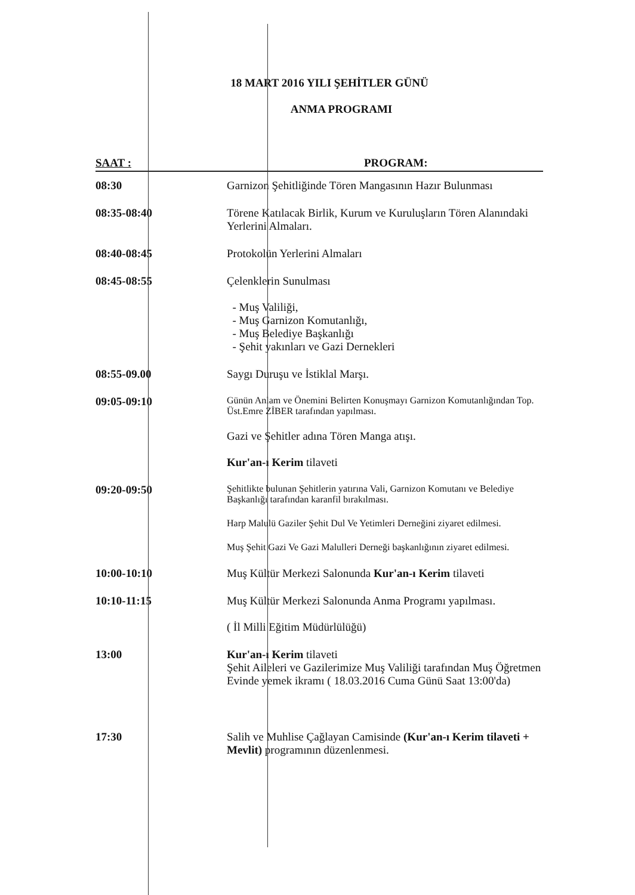18 MART 2016 YILI ŞEHİTLER GÜNÜ
ANMA PROGRAMI
| SAAT : | PROGRAM: |
| --- | --- |
| 08:30 | Garnizon Şehitliğinde Tören Mangasının Hazır Bulunması |
| 08:35-08:40 | Törene Katılacak Birlik, Kurum ve Kuruluşların Tören Alanındaki Yerlerini Almaları. |
| 08:40-08:45 | Protokolün Yerlerini Almaları |
| 08:45-08:55 | Çelenklerin Sunulması - Muş Valiliği, - Muş Garnizon Komutanlığı, - Muş Belediye Başkanlığı - Şehit yakınları ve Gazi Dernekleri |
| 08:55-09.00 | Saygı Duruşu ve İstiklal Marşı. |
| 09:05-09:10 | Günün Anlam ve Önemini Belirten Konuşmayı Garnizon Komutanlığından Top. Üst.Emre ZİBER tarafından yapılması. Gazi ve Şehitler adına Tören Manga atışı. Kur'an-ı Kerim tilaveti |
| 09:20-09:50 | Şehitlikte bulunan Şehitlerin yatırına Vali, Garnizon Komutanı ve Belediye Başkanlığı tarafından karanfil bırakılması. Harp Malulü Gaziler Şehit Dul Ve Yetimleri Derneğini ziyaret edilmesi. Muş Şehit Gazi Ve Gazi Malulleri Derneği başkanlığının ziyaret edilmesi. |
| 10:00-10:10 | Muş Kültür Merkezi Salonunda Kur'an-ı Kerim tilaveti |
| 10:10-11:15 | Muş Kültür Merkezi Salonunda Anma Programı yapılması. ( İl Milli Eğitim Müdürlülüğü) |
| 13:00 | Kur'an-ı Kerim tilaveti Şehit Aileleri ve Gazilerimize Muş Valiliği tarafından Muş Öğretmen Evinde yemek ikramı ( 18.03.2016 Cuma Günü Saat 13:00'da) |
| 17:30 | Salih ve Muhlise Çağlayan Camisinde (Kur'an-ı Kerim tilaveti + Mevlit) programının düzenlenmesi. |